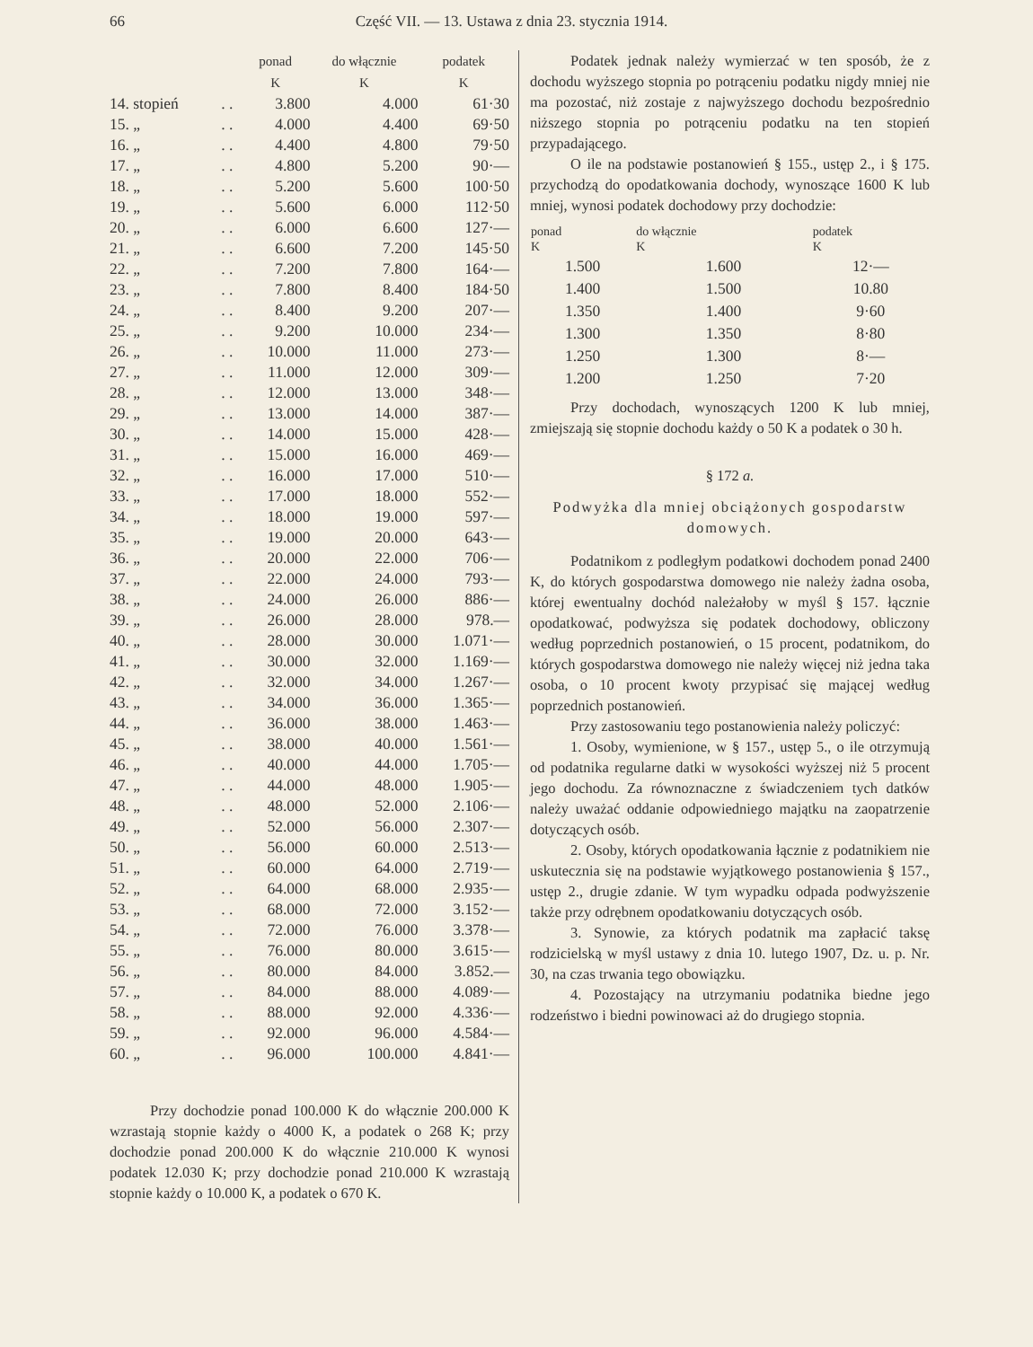66 Część VII. — 13. Ustawa z dnia 23. stycznia 1914.
| | | ponad | do włącznie | podatek |
| --- | --- | --- | --- | --- |
| | | K | K | K |
| 14. stopień | . . | 3.800 | 4.000 | 61·30 |
| 15. „ | . . | 4.000 | 4.400 | 69·50 |
| 16. „ | . . | 4.400 | 4.800 | 79·50 |
| 17. „ | . . | 4.800 | 5.200 | 90·— |
| 18. „ | . . | 5.200 | 5.600 | 100·50 |
| 19. „ | . . | 5.600 | 6.000 | 112·50 |
| 20. „ | . . | 6.000 | 6.600 | 127·— |
| 21. „ | . . | 6.600 | 7.200 | 145·50 |
| 22. „ | . . | 7.200 | 7.800 | 164·— |
| 23. „ | . . | 7.800 | 8.400 | 184·50 |
| 24. „ | . . | 8.400 | 9.200 | 207·— |
| 25. „ | . . | 9.200 | 10.000 | 234·— |
| 26. „ | . . | 10.000 | 11.000 | 273·— |
| 27. „ | . . | 11.000 | 12.000 | 309·— |
| 28. „ | . . | 12.000 | 13.000 | 348·— |
| 29. „ | . . | 13.000 | 14.000 | 387·— |
| 30. „ | . . | 14.000 | 15.000 | 428·— |
| 31. „ | . . | 15.000 | 16.000 | 469·— |
| 32. „ | . . | 16.000 | 17.000 | 510·— |
| 33. „ | . . | 17.000 | 18.000 | 552·— |
| 34. „ | . . | 18.000 | 19.000 | 597·— |
| 35. „ | . . | 19.000 | 20.000 | 643·— |
| 36. „ | . . | 20.000 | 22.000 | 706·— |
| 37. „ | . . | 22.000 | 24.000 | 793·— |
| 38. „ | . . | 24.000 | 26.000 | 886·— |
| 39. „ | . . | 26.000 | 28.000 | 978.— |
| 40. „ | . . | 28.000 | 30.000 | 1.071·— |
| 41. „ | . . | 30.000 | 32.000 | 1.169·— |
| 42. „ | . . | 32.000 | 34.000 | 1.267·— |
| 43. „ | . . | 34.000 | 36.000 | 1.365·— |
| 44. „ | . . | 36.000 | 38.000 | 1.463·— |
| 45. „ | . . | 38.000 | 40.000 | 1.561·— |
| 46. „ | . . | 40.000 | 44.000 | 1.705·— |
| 47. „ | . . | 44.000 | 48.000 | 1.905·— |
| 48. „ | . . | 48.000 | 52.000 | 2.106·— |
| 49. „ | . . | 52.000 | 56.000 | 2.307·— |
| 50. „ | . . | 56.000 | 60.000 | 2.513·— |
| 51. „ | . . | 60.000 | 64.000 | 2.719·— |
| 52. „ | . . | 64.000 | 68.000 | 2.935·— |
| 53. „ | . . | 68.000 | 72.000 | 3.152·— |
| 54. „ | . . | 72.000 | 76.000 | 3.378·— |
| 55. „ | . . | 76.000 | 80.000 | 3.615·— |
| 56. „ | . . | 80.000 | 84.000 | 3.852.— |
| 57. „ | . . | 84.000 | 88.000 | 4.089·— |
| 58. „ | . . | 88.000 | 92.000 | 4.336·— |
| 59. „ | . . | 92.000 | 96.000 | 4.584·— |
| 60. „ | . . | 96.000 | 100.000 | 4.841·— |
Przy dochodzie ponad 100.000 K do włącznie 200.000 K wzrastają stopnie każdy o 4000 K, a podatek o 268 K; przy dochodzie ponad 200.000 K do włącznie 210.000 K wynosi podatek 12.030 K; przy dochodzie ponad 210.000 K wzrastają stopnie każdy o 10.000 K, a podatek o 670 K.
Podatek jednak należy wymierzać w ten sposób, że z dochodu wyższego stopnia po potrąceniu podatku nigdy mniej nie ma pozostać, niż zostaje z najwyższego dochodu bezpośrednio niższego stopnia po potrąceniu podatku na ten stopień przypadającego.
O ile na podstawie postanowień § 155., ustęp 2., i § 175. przychodzą do opodatkowania dochody, wynoszące 1600 K lub mniej, wynosi podatek dochodowy przy dochodzie:
| ponad K | do włącznie K | podatek K |
| --- | --- | --- |
| 1.500 | 1.600 | 12·— |
| 1.400 | 1.500 | 10.80 |
| 1.350 | 1.400 | 9·60 |
| 1.300 | 1.350 | 8·80 |
| 1.250 | 1.300 | 8·— |
| 1.200 | 1.250 | 7·20 |
Przy dochodach, wynoszących 1200 K lub mniej, zmiejszają się stopnie dochodu każdy o 50 K a podatek o 30 h.
§ 172 a.
Podwyżka dla mniej obciążonych gospodarstw domowych.
Podatnikom z podległym podatkowi dochodem ponad 2400 K, do których gospodarstwa domowego nie należy żadna osoba, której ewentualny dochód należałoby w myśl § 157. łącznie opodatkować, podwyższa się podatek dochodowy, obliczony według poprzednich postanowień, o 15 procent, podatnikom, do których gospodarstwa domowego nie należy więcej niż jedna taka osoba, o 10 procent kwoty przypisać się mającej według poprzednich postanowień.
Przy zastosowaniu tego postanowienia należy policzyć:
1. Osoby, wymienione, w § 157., ustęp 5., o ile otrzymują od podatnika regularne datki w wysokości wyższej niż 5 procent jego dochodu. Za równoznaczne z świadczeniem tych datków należy uważać oddanie odpowiedniego majątku na zaopatrzenie dotyczących osób.
2. Osoby, których opodatkowania łącznie z podatnikiem nie uskutecznia się na podstawie wyjątkowego postanowienia § 157., ustęp 2., drugie zdanie. W tym wypadku odpada podwyższenie także przy odrębnem opodatkowaniu dotyczących osób.
3. Synowie, za których podatnik ma zapłacić taksę rodzicielską w myśl ustawy z dnia 10. lutego 1907, Dz. u. p. Nr. 30, na czas trwania tego obowiązku.
4. Pozostający na utrzymaniu podatnika biedne jego rodzeństwo i biedni powinowaci aż do drugiego stopnia.